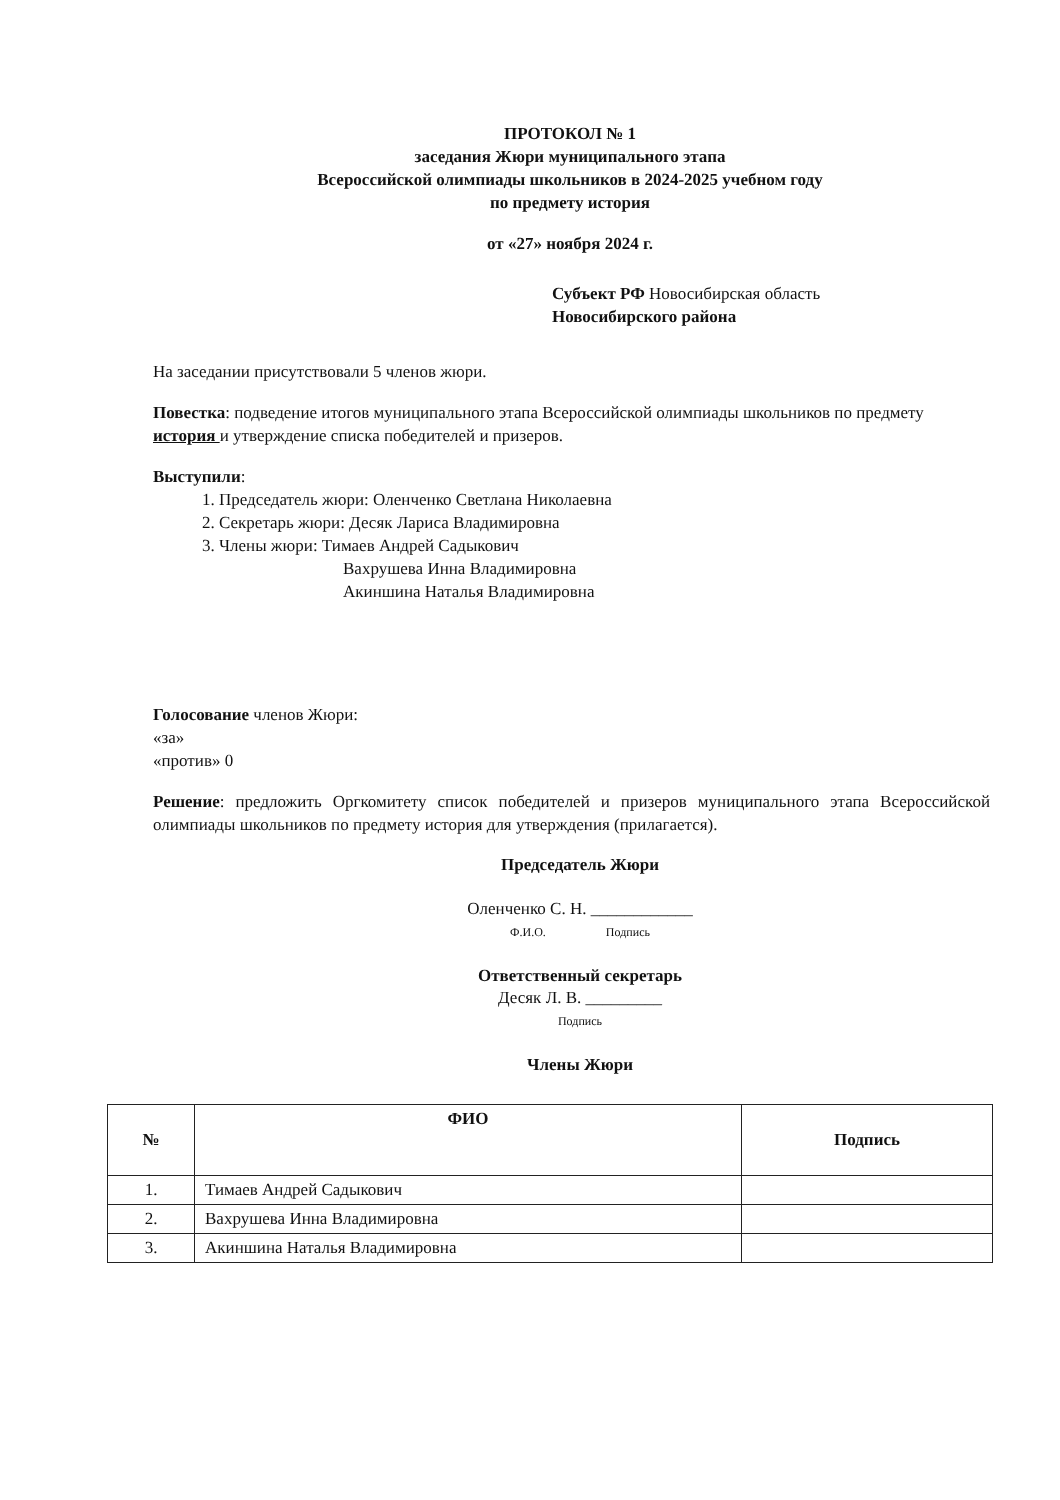ПРОТОКОЛ № 1
заседания Жюри муниципального этапа
Всероссийской олимпиады школьников в 2024-2025 учебном году
по предмету история
от «27» ноября 2024 г.
Субъект РФ Новосибирская область
Новосибирского района
На заседании присутствовали 5 членов жюри.
Повестка: подведение итогов муниципального этапа Всероссийской олимпиады школьников по предмету история и утверждение списка победителей и призеров.
Выступили:
1. Председатель жюри: Оленченко Светлана Николаевна
2. Секретарь жюри: Десяк Лариса Владимировна
3. Члены жюри: Тимаев Андрей Садыкович
Вахрушева Инна Владимировна
Акиншина Наталья Владимировна
Голосование членов Жюри:
«за»
«против» 0
Решение: предложить Оргкомитету список победителей и призеров муниципального этапа Всероссийской олимпиады школьников по предмету история для утверждения (прилагается).
Председатель Жюри
Оленченко С. Н. ____________
Ф.И.О. Подпись
Ответственный секретарь
Десяк Л. В. _________
Подпись
Члены Жюри
| № | ФИО | Подпись |
| --- | --- | --- |
| 1. | Тимаев Андрей Садыкович | |
| 2. | Вахрушева Инна Владимировна | |
| 3. | Акиншина Наталья Владимировна | |